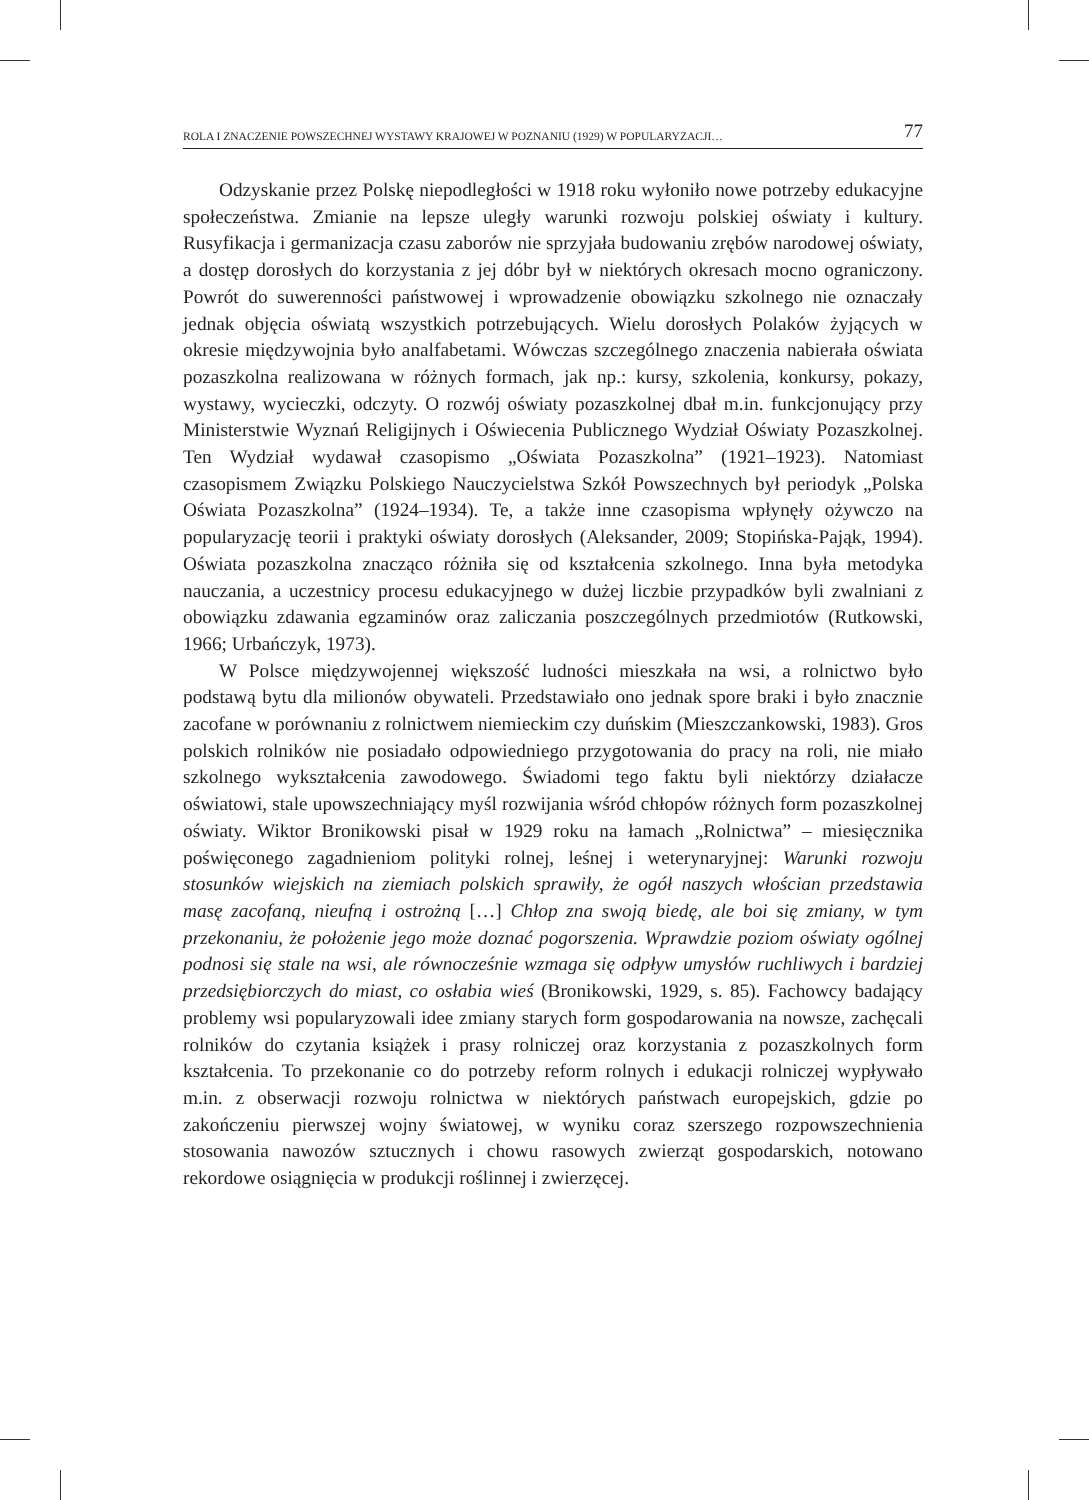ROLA I ZNACZENIE POWSZECHNEJ WYSTAWY KRAJOWEJ W POZNANIU (1929) W POPULARYZACJI… 77
Odzyskanie przez Polskę niepodległości w 1918 roku wyłoniło nowe potrzeby edukacyjne społeczeństwa. Zmianie na lepsze uległy warunki rozwoju polskiej oświaty i kultury. Rusyfikacja i germanizacja czasu zaborów nie sprzyjała budowaniu zrębów narodowej oświaty, a dostęp dorosłych do korzystania z jej dóbr był w niektórych okresach mocno ograniczony. Powrót do suwerenności państwowej i wprowadzenie obowiązku szkolnego nie oznaczały jednak objęcia oświatą wszystkich potrzebujących. Wielu dorosłych Polaków żyjących w okresie międzywojnia było analfabetami. Wówczas szczególnego znaczenia nabierała oświata pozaszkolna realizowana w różnych formach, jak np.: kursy, szkolenia, konkursy, pokazy, wystawy, wycieczki, odczyty. O rozwój oświaty pozaszkolnej dbał m.in. funkcjonujący przy Ministerstwie Wyznań Religijnych i Oświecenia Publicznego Wydział Oświaty Pozaszkolnej. Ten Wydział wydawał czasopismo „Oświata Pozaszkolna” (1921–1923). Natomiast czasopismem Związku Polskiego Nauczycielstwa Szkół Powszechnych był periodyk „Polska Oświata Pozaszkolna” (1924–1934). Te, a także inne czasopisma wpłynęły ożywczo na popularyzację teorii i praktyki oświaty dorosłych (Aleksander, 2009; Stopińska-Pająk, 1994). Oświata pozaszkolna znacząco różniła się od kształcenia szkolnego. Inna była metodyka nauczania, a uczestnicy procesu edukacyjnego w dużej liczbie przypadków byli zwalniani z obowiązku zdawania egzaminów oraz zaliczania poszczególnych przedmiotów (Rutkowski, 1966; Urbańczyk, 1973).
W Polsce międzywojennej większość ludności mieszkała na wsi, a rolnictwo było podstawą bytu dla milionów obywateli. Przedstawiało ono jednak spore braki i było znacznie zacofane w porównaniu z rolnictwem niemieckim czy duńskim (Mieszczankowski, 1983). Gros polskich rolników nie posiadało odpowiedniego przygotowania do pracy na roli, nie miało szkolnego wykształcenia zawodowego. Świadomi tego faktu byli niektórzy działacze oświatowi, stale upowszechniający myśl rozwijania wśród chłopów różnych form pozaszkolnej oświaty. Wiktor Bronikowski pisał w 1929 roku na łamach „Rolnictwa” – miesięcznika poświęconego zagadnieniom polityki rolnej, leśnej i weterynaryjnej: Warunki rozwoju stosunków wiejskich na ziemiach polskich sprawiły, że ogół naszych włościan przedstawia masę zacofaną, nieufną i ostrożną […] Chłop zna swoją biedę, ale boi się zmiany, w tym przekonaniu, że położenie jego może doznać pogorszenia. Wprawdzie poziom oświaty ogólnej podnosi się stale na wsi, ale równocześnie wzmaga się odpływ umysłów ruchliwych i bardziej przedsiębiorczych do miast, co osłabia wieś (Bronikowski, 1929, s. 85). Fachowcy badający problemy wsi popularyzowali idee zmiany starych form gospodarowania na nowsze, zachęcali rolników do czytania książek i prasy rolniczej oraz korzystania z pozaszkolnych form kształcenia. To przekonanie co do potrzeby reform rolnych i edukacji rolniczej wypływało m.in. z obserwacji rozwoju rolnictwa w niektórych państwach europejskich, gdzie po zakończeniu pierwszej wojny światowej, w wyniku coraz szerszego rozpowszechnienia stosowania nawozów sztucznych i chowu rasowych zwierząt gospodarskich, notowano rekordowe osiągnięcia w produkcji roślinnej i zwierzęcej.